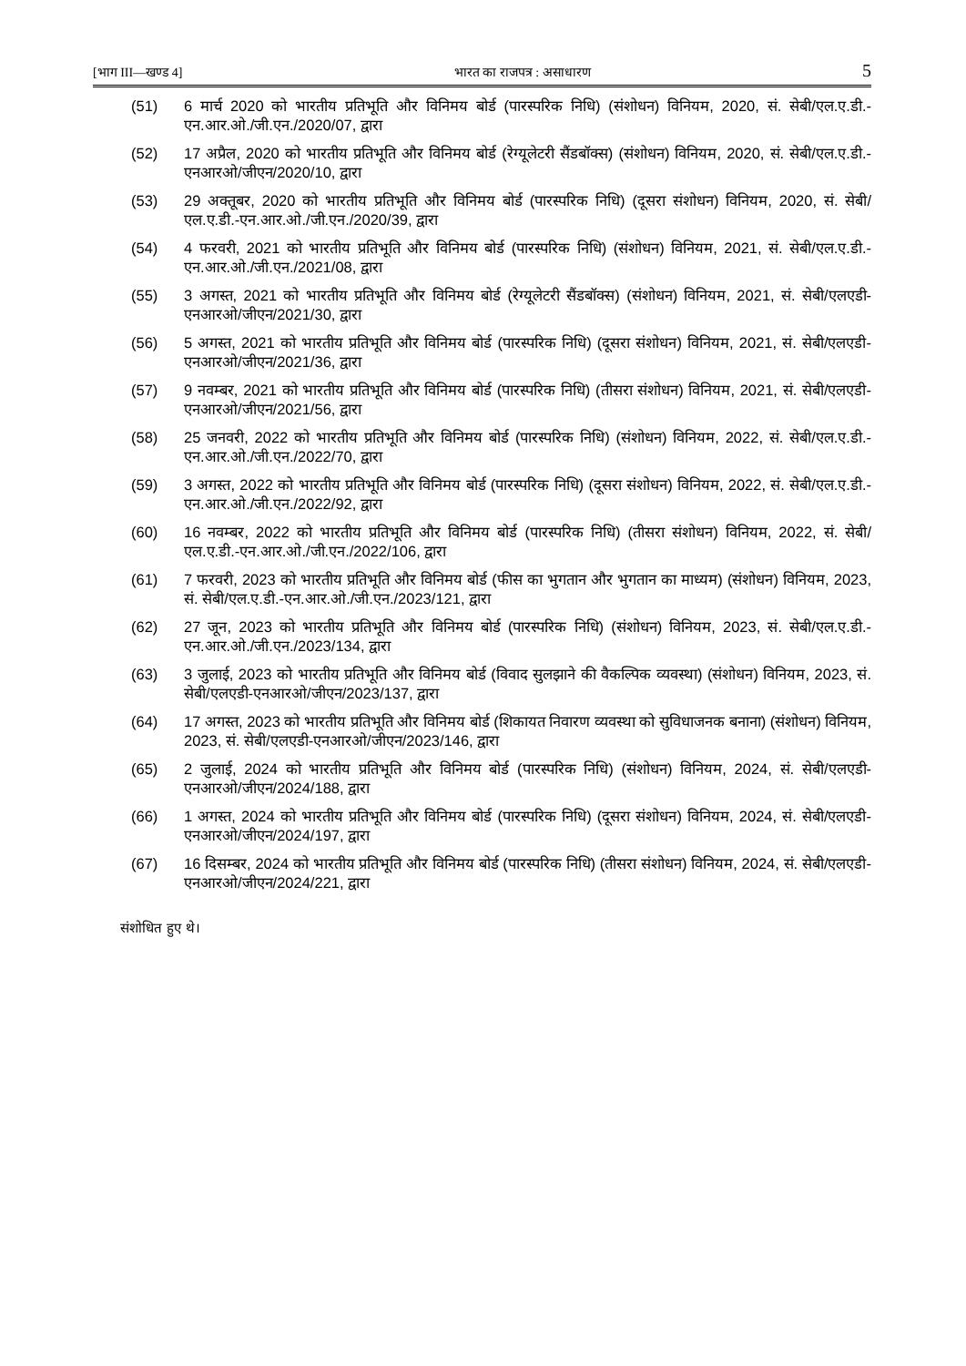[भाग III—खण्ड 4] भारत का राजपत्र : असाधारण 5
(51) 6 मार्च 2020 को भारतीय प्रतिभूति और विनिमय बोर्ड (पारस्परिक निधि) (संशोधन) विनियम, 2020, सं. सेबी/एल.ए.डी.-एन.आर.ओ./जी.एन./2020/07, द्वारा
(52) 17 अप्रैल, 2020 को भारतीय प्रतिभूति और विनिमय बोर्ड (रेग्यूलेटरी सैंडबॉक्स) (संशोधन) विनियम, 2020, सं. सेबी/एल.ए.डी.-एनआरओ/जीएन/2020/10, द्वारा
(53) 29 अक्तूबर, 2020 को भारतीय प्रतिभूति और विनिमय बोर्ड (पारस्परिक निधि) (दूसरा संशोधन) विनियम, 2020, सं. सेबी/एल.ए.डी.-एन.आर.ओ./जी.एन./2020/39, द्वारा
(54) 4 फरवरी, 2021 को भारतीय प्रतिभूति और विनिमय बोर्ड (पारस्परिक निधि) (संशोधन) विनियम, 2021, सं. सेबी/एल.ए.डी.-एन.आर.ओ./जी.एन./2021/08, द्वारा
(55) 3 अगस्त, 2021 को भारतीय प्रतिभूति और विनिमय बोर्ड (रेग्यूलेटरी सैंडबॉक्स) (संशोधन) विनियम, 2021, सं. सेबी/एलएडी-एनआरओ/जीएन/2021/30, द्वारा
(56) 5 अगस्त, 2021 को भारतीय प्रतिभूति और विनिमय बोर्ड (पारस्परिक निधि) (दूसरा संशोधन) विनियम, 2021, सं. सेबी/एलएडी-एनआरओ/जीएन/2021/36, द्वारा
(57) 9 नवम्बर, 2021 को भारतीय प्रतिभूति और विनिमय बोर्ड (पारस्परिक निधि) (तीसरा संशोधन) विनियम, 2021, सं. सेबी/एलएडी-एनआरओ/जीएन/2021/56, द्वारा
(58) 25 जनवरी, 2022 को भारतीय प्रतिभूति और विनिमय बोर्ड (पारस्परिक निधि) (संशोधन) विनियम, 2022, सं. सेबी/एल.ए.डी.-एन.आर.ओ./जी.एन./2022/70, द्वारा
(59) 3 अगस्त, 2022 को भारतीय प्रतिभूति और विनिमय बोर्ड (पारस्परिक निधि) (दूसरा संशोधन) विनियम, 2022, सं. सेबी/एल.ए.डी.-एन.आर.ओ./जी.एन./2022/92, द्वारा
(60) 16 नवम्बर, 2022 को भारतीय प्रतिभूति और विनिमय बोर्ड (पारस्परिक निधि) (तीसरा संशोधन) विनियम, 2022, सं. सेबी/एल.ए.डी.-एन.आर.ओ./जी.एन./2022/106, द्वारा
(61) 7 फरवरी, 2023 को भारतीय प्रतिभूति और विनिमय बोर्ड (फीस का भुगतान और भुगतान का माध्यम) (संशोधन) विनियम, 2023, सं. सेबी/एल.ए.डी.-एन.आर.ओ./जी.एन./2023/121, द्वारा
(62) 27 जून, 2023 को भारतीय प्रतिभूति और विनिमय बोर्ड (पारस्परिक निधि) (संशोधन) विनियम, 2023, सं. सेबी/एल.ए.डी.-एन.आर.ओ./जी.एन./2023/134, द्वारा
(63) 3 जुलाई, 2023 को भारतीय प्रतिभूति और विनिमय बोर्ड (विवाद सुलझाने की वैकल्पिक व्यवस्था) (संशोधन) विनियम, 2023, सं. सेबी/एलएडी-एनआरओ/जीएन/2023/137, द्वारा
(64) 17 अगस्त, 2023 को भारतीय प्रतिभूति और विनिमय बोर्ड (शिकायत निवारण व्यवस्था को सुविधाजनक बनाना) (संशोधन) विनियम, 2023, सं. सेबी/एलएडी-एनआरओ/जीएन/2023/146, द्वारा
(65) 2 जुलाई, 2024 को भारतीय प्रतिभूति और विनिमय बोर्ड (पारस्परिक निधि) (संशोधन) विनियम, 2024, सं. सेबी/एलएडी-एनआरओ/जीएन/2024/188, द्वारा
(66) 1 अगस्त, 2024 को भारतीय प्रतिभूति और विनिमय बोर्ड (पारस्परिक निधि) (दूसरा संशोधन) विनियम, 2024, सं. सेबी/एलएडी-एनआरओ/जीएन/2024/197, द्वारा
(67) 16 दिसम्बर, 2024 को भारतीय प्रतिभूति और विनिमय बोर्ड (पारस्परिक निधि) (तीसरा संशोधन) विनियम, 2024, सं. सेबी/एलएडी-एनआरओ/जीएन/2024/221, द्वारा
संशोधित हुए थे।